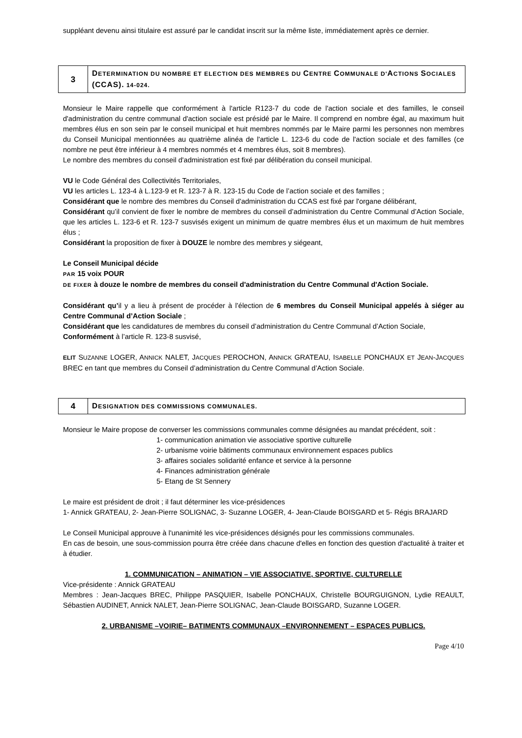suppléant devenu ainsi titulaire est assuré par le candidat inscrit sur la même liste, immédiatement après ce dernier.
| 3 | D ETERMINATION DU NOMBRE ET ELECTION DES MEMBRES DU C ENTRE C OMMUNALE D' A CTIONS S OCIALES (CCAS). 14-024. |
Monsieur le Maire rappelle que conformément à l'article R123-7 du code de l'action sociale et des familles, le conseil d'administration du centre communal d'action sociale est présidé par le Maire. Il comprend en nombre égal, au maximum huit membres élus en son sein par le conseil municipal et huit membres nommés par le Maire parmi les personnes non membres du Conseil Municipal mentionnées au quatrième alinéa de l'article L. 123-6 du code de l'action sociale et des familles (ce nombre ne peut être inférieur à 4 membres nommés et 4 membres élus, soit 8 membres).
Le nombre des membres du conseil d'administration est fixé par délibération du conseil municipal.
VU le Code Général des Collectivités Territoriales,
VU les articles L. 123-4 à L.123-9 et R. 123-7 à R. 123-15 du Code de l’action sociale et des familles ;
Considérant que le nombre des membres du Conseil d'administration du CCAS est fixé par l'organe délibérant,
Considérant qu’il convient de fixer le nombre de membres du conseil d’administration du Centre Communal d’Action Sociale, que les articles L. 123-6 et R. 123-7 susvisés exigent un minimum de quatre membres élus et un maximum de huit membres élus ;
Considérant la proposition de fixer à DOUZE le nombre des membres y siégeant,
Le Conseil Municipal décide
PAR 15 voix POUR
DE FIXER à douze le nombre de membres du conseil d'administration du Centre Communal d'Action Sociale.
Considérant qu’il y a lieu à présent de procéder à l’élection de 6 membres du Conseil Municipal appelés à siéger au Centre Communal d’Action Sociale ;
Considérant que les candidatures de membres du conseil d’administration du Centre Communal d’Action Sociale,
Conformément à l’article R. 123-8 susvisé,
ELIT SUZANNE LOGER, ANNICK NALET, JACQUES PEROCHON, ANNICK GRATEAU, ISABELLE PONCHAUX ET JEAN-JACQUES BREC en tant que membres du Conseil d’administration du Centre Communal d’Action Sociale.
| 4 | D ESIGNATION DES COMMISSIONS COMMUNALES. |
Monsieur le Maire propose de converser les commissions communales comme désignées au mandat précédent, soit :
1- communication animation vie associative sportive culturelle
2- urbanisme voirie bâtiments communaux environnement espaces publics
3- affaires sociales solidarité enfance et service à la personne
4- Finances administration générale
5- Etang de St Sennery
Le maire est président de droit ; il faut déterminer les vice-présidences
1- Annick GRATEAU, 2- Jean-Pierre SOLIGNAC, 3- Suzanne LOGER, 4- Jean-Claude BOISGARD et 5- Régis BRAJARD
Le Conseil Municipal approuve à l'unanimité les vice-présidences désignés pour les commissions communales.
En cas de besoin, une sous-commission pourra être créée dans chacune d'elles en fonction des question d'actualité à traiter et à étudier.
1. COMMUNICATION – ANIMATION – VIE ASSOCIATIVE, SPORTIVE, CULTURELLE
Vice-présidente : Annick GRATEAU
Membres : Jean-Jacques BREC, Philippe PASQUIER, Isabelle PONCHAUX, Christelle BOURGUIGNON, Lydie REAULT, Sébastien AUDINET, Annick NALET, Jean-Pierre SOLIGNAC, Jean-Claude BOISGARD, Suzanne LOGER.
2. URBANISME –VOIRIE– BATIMENTS COMMUNAUX –ENVIRONNEMENT – ESPACES PUBLICS.
Page 4/10